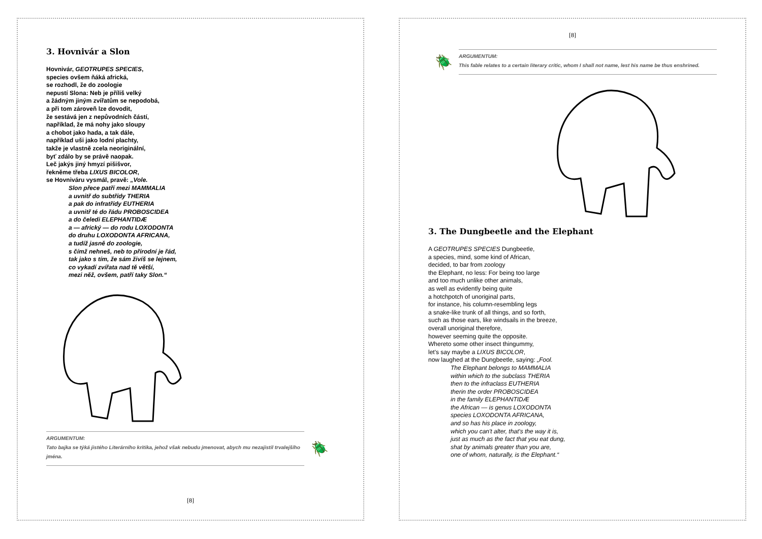3. Hovnivár a Slon
Hovnivár, GEOTRUPES SPECIES,
species ovšem ňáká africká,
se rozhodl, že do zoologie
nepustí Slona: Neb je příliš velký
a žádným jiným zvířatům se nepodobá,
a při tom zároveň lze dovodit,
že sestává jen z nepůvodních částí,
například, že má nohy jako sloupy
a chobot jako hada, a tak dále,
například uši jako lodní plachty,
takže je vlastně zcela neoriginální,
byť zdálo by se právě naopak.
Leč jakýs jiný hmyzí pišišvor,
řekněme třeba LIXUS BICOLOR,
se Hovniváru vysmál, pravě: „Vole.
Slon přece patří mezi MAMMALIA
a uvnitř do subtřídy THERIA
a pak do infratřídy EUTHERIA
a uvnitř té do řádu PROBOSCIDEA
a do čeledi ELEPHANTIDÆ
a — africký — do rodu LOXODONTA
do druhu LOXODONTA AFRICANA,
a tudíž jasně do zoologie,
s čímž nehneš, neb to přírodní je řád,
tak jako s tím, že sám živíš se lejnem,
co vykadí zvířata nad tě větší,
mezi něž, ovšem, patří taky Slon.“
ARGUMENTUM:
Tato bajka se týká jistého Literárního kritika, jehož však nebudu jmenovat, abych mu nezajistil trvalejšího jména.
🪲
[8]
[8]
🪲
ARGUMENTUM:
This fable relates to a certain literary critic, whom I shall not name, lest his name be thus enshrined.
3. The Dungbeetle and the Elephant
A GEOTRUPES SPECIES Dungbeetle,
a species, mind, some kind of African,
decided, to bar from zoology
the Elephant, no less: For being too large
and too much unlike other animals,
as well as evidently being quite
a hotchpotch of unoriginal parts,
for instance, his column-resembling legs
a snake-like trunk of all things, and so forth,
such as those ears, like windsails in the breeze,
overall unoriginal therefore,
however seeming quite the opposite.
Whereto some other insect thingummy,
let's say maybe a LIXUS BICOLOR,
now laughed at the Dungbeetle, saying: „Fool.
The Elephant belongs to MAMMALIA
within which to the subclass THERIA
then to the infraclass EUTHERIA
therin the order PROBOSCIDEA
in the family ELEPHANTIDÆ
the African — is genus LOXODONTA
species LOXODONTA AFRICANA,
and so has his place in zoology,
which you can't alter, that's the way it is,
just as much as the fact that you eat dung,
shat by animals greater than you are,
one of whom, naturally, is the Elephant.“